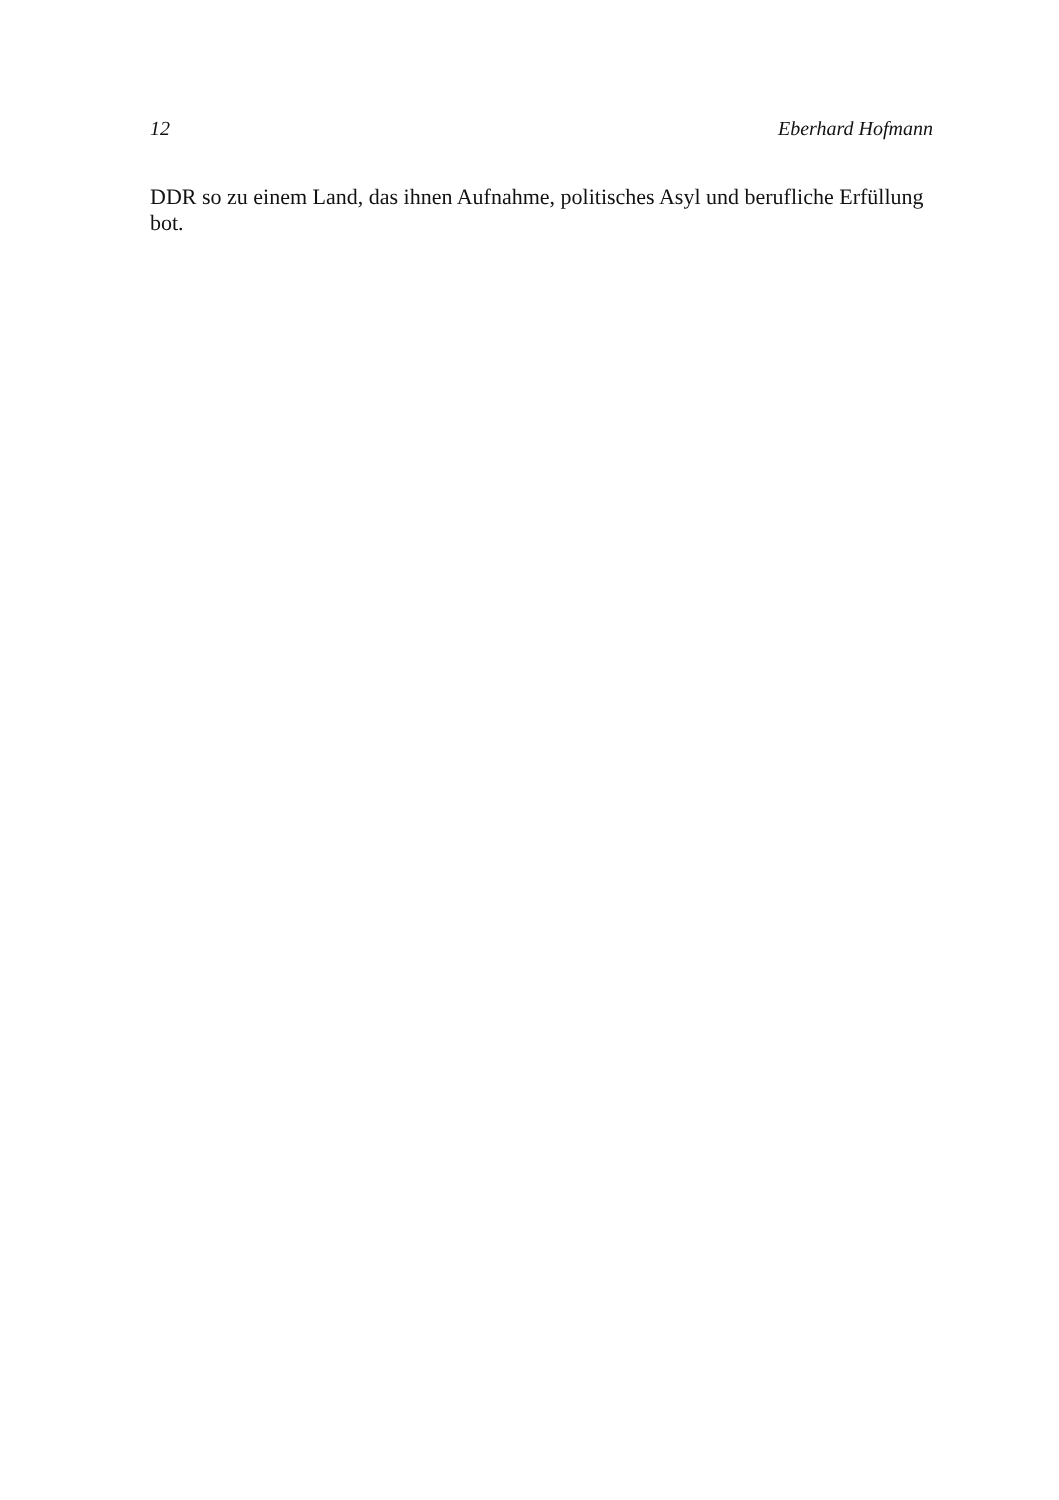12 Eberhard Hofmann
DDR so zu einem Land, das ihnen Aufnahme, politisches Asyl und berufliche Erfüllung bot.